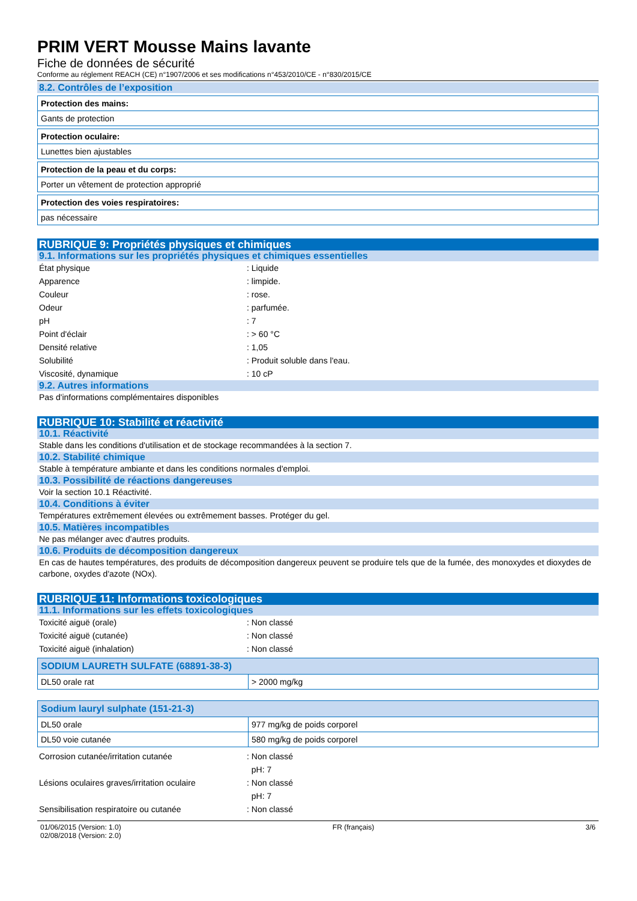PRIM VERT Mousse Mains lavante
Fiche de données de sécurité
Conforme au réglement REACH (CE) n°1907/2006 et ses modifications n°453/2010/CE - n°830/2015/CE
8.2. Contrôles de l’exposition
| Protection des mains: |
| --- |
| Gants de protection |
| Protection oculaire: |
| --- |
| Lunettes bien ajustables |
| Protection de la peau et du corps: |
| --- |
| Porter un vêtement de protection approprié |
| Protection des voies respiratoires: |
| --- |
| pas nécessaire |
RUBRIQUE 9: Propriétés physiques et chimiques
9.1. Informations sur les propriétés physiques et chimiques essentielles
| État physique | : Liquide |
| Apparence | : limpide. |
| Couleur | : rose. |
| Odeur | : parfumée. |
| pH | : 7 |
| Point d'éclair | : > 60 °C |
| Densité relative | : 1,05 |
| Solubilité | : Produit soluble dans l'eau. |
| Viscosité, dynamique | : 10 cP |
9.2. Autres informations
Pas d'informations complémentaires disponibles
RUBRIQUE 10: Stabilité et réactivité
10.1. Réactivité
Stable dans les conditions d'utilisation et de stockage recommandées à la section 7.
10.2. Stabilité chimique
Stable à température ambiante et dans les conditions normales d'emploi.
10.3. Possibilité de réactions dangereuses
Voir la section 10.1 Réactivité.
10.4. Conditions à éviter
Températures extrêmement élevées ou extrêmement basses. Protéger du gel.
10.5. Matières incompatibles
Ne pas mélanger avec d'autres produits.
10.6. Produits de décomposition dangereux
En cas de hautes températures, des produits de décomposition dangereux peuvent se produire tels que de la fumée, des monoxydes et dioxydes de carbone, oxydes d'azote (NOx).
RUBRIQUE 11: Informations toxicologiques
11.1. Informations sur les effets toxicologiques
| Toxicité aiguë (orale) | : Non classé |
| Toxicité aiguë (cutanée) | : Non classé |
| Toxicité aiguë (inhalation) | : Non classé |
| SODIUM LAURETH SULFATE (68891-38-3) | |
| --- | --- |
| DL50 orale rat | > 2000 mg/kg |
| Sodium lauryl sulphate (151-21-3) | |
| --- | --- |
| DL50 orale | 977 mg/kg de poids corporel |
| DL50 voie cutanée | 580 mg/kg de poids corporel |
| Corrosion cutanée/irritation cutanée | : Non classé |
| | pH: 7 |
| Lésions oculaires graves/irritation oculaire | : Non classé |
| | pH: 7 |
| Sensibilisation respiratoire ou cutanée | : Non classé |
01/06/2015 (Version: 1.0)
02/08/2018 (Version: 2.0)
FR (français) 3/6